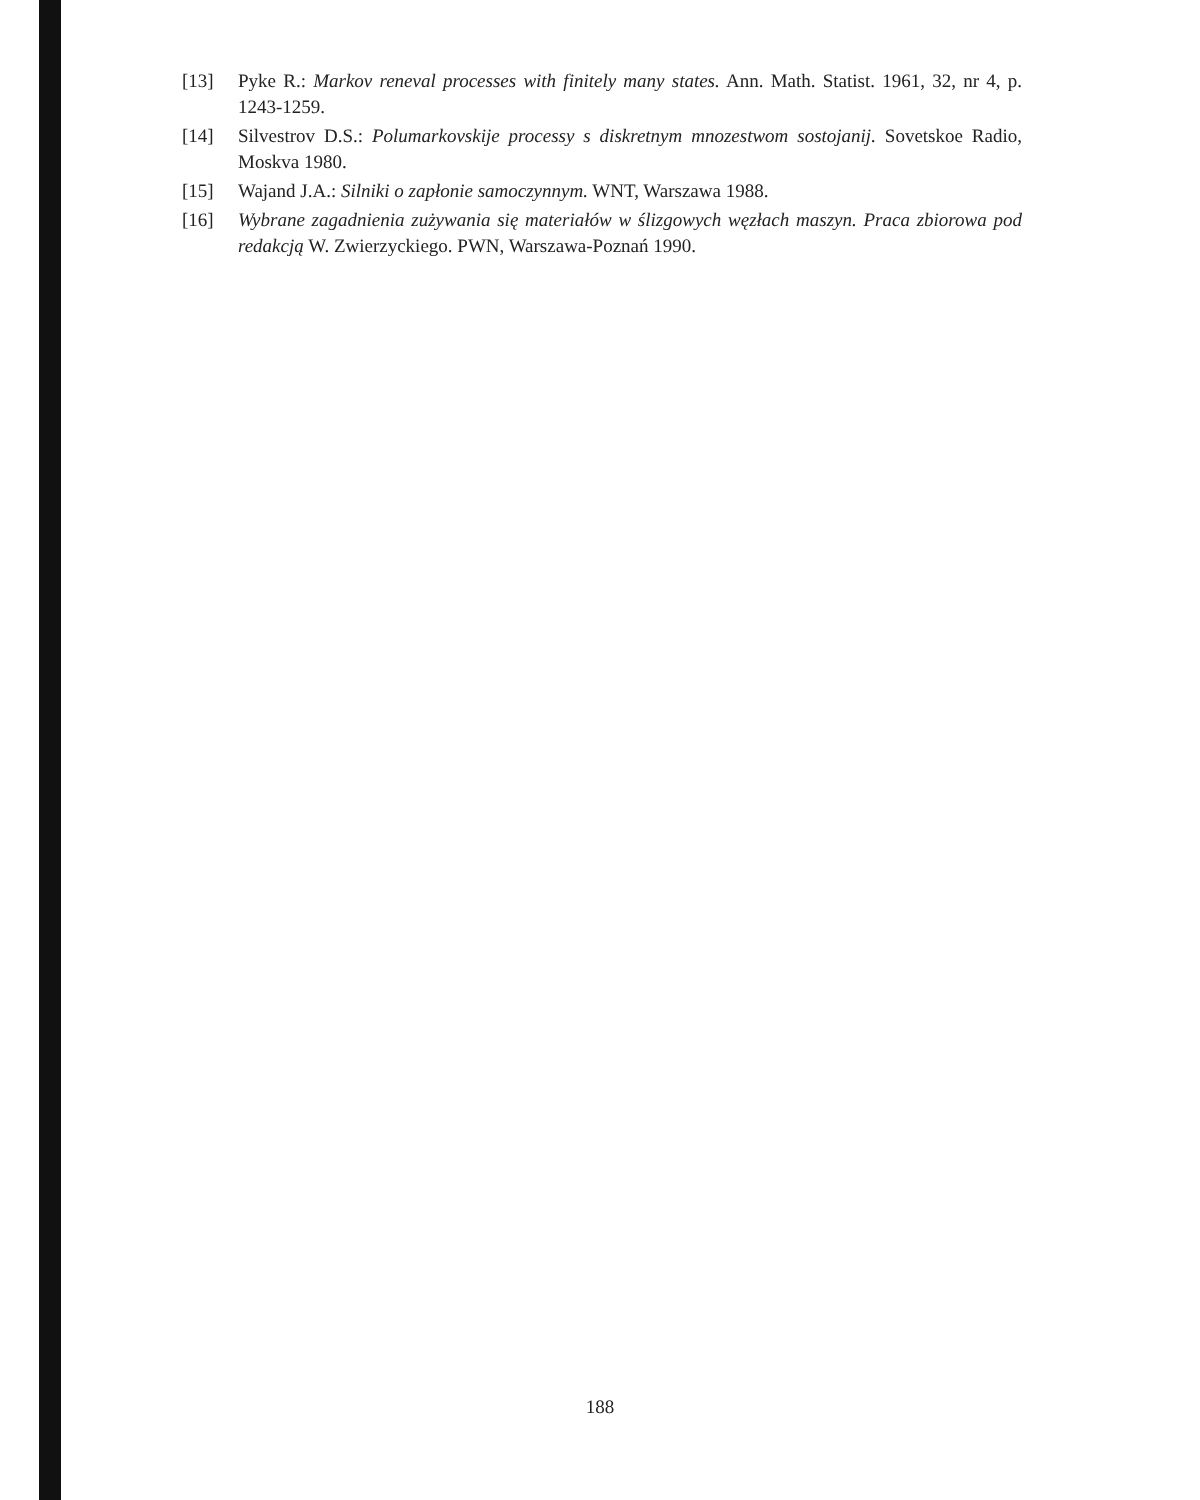[13] Pyke R.: Markov reneval processes with finitely many states. Ann. Math. Statist. 1961, 32, nr 4, p. 1243-1259.
[14] Silvestrov D.S.: Polumarkovskije processy s diskretnym mnozestwom sostojanij. Sovetskoe Radio, Moskva 1980.
[15] Wajand J.A.: Silniki o zapłonie samoczynnym. WNT, Warszawa 1988.
[16] Wybrane zagadnienia zużywania się materiałów w ślizgowych węzłach maszyn. Praca zbiorowa pod redakcją W. Zwierzyckiego. PWN, Warszawa-Poznań 1990.
188